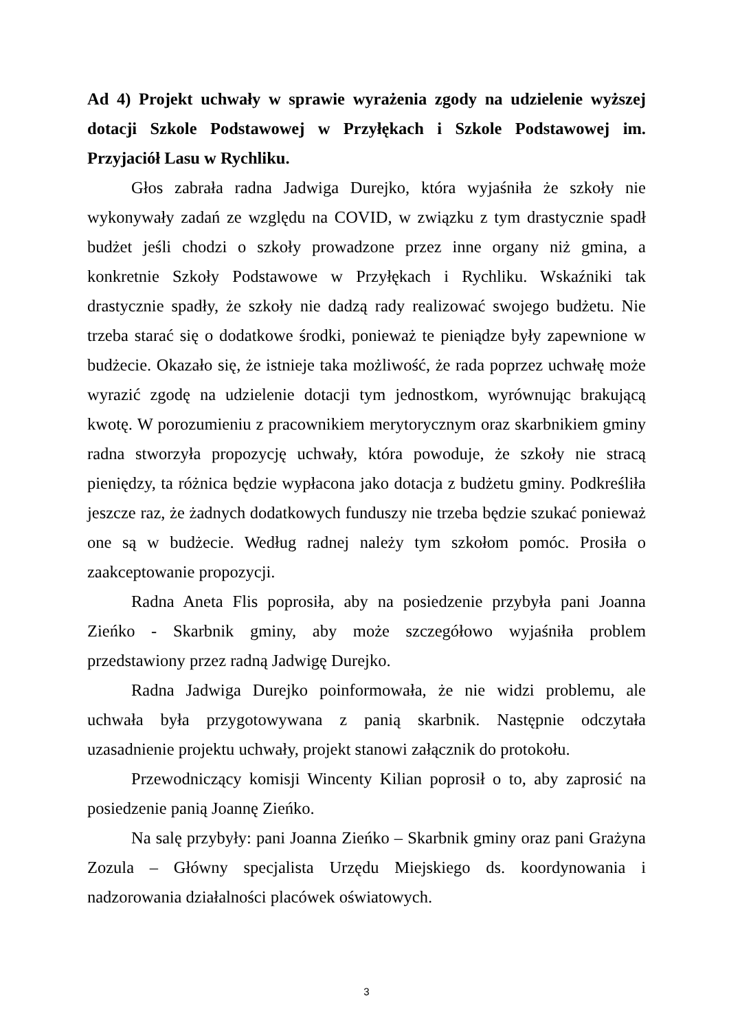Ad 4) Projekt uchwały w sprawie wyrażenia zgody na udzielenie wyższej dotacji Szkole Podstawowej w Przyłękach i Szkole Podstawowej im. Przyjaciół Lasu w Rychliku.
Głos zabrała radna Jadwiga Durejko, która wyjaśniła że szkoły nie wykonywały zadań ze względu na COVID, w związku z tym drastycznie spadł budżet jeśli chodzi o szkoły prowadzone przez inne organy niż gmina, a konkretnie Szkoły Podstawowe w Przyłękach i Rychliku. Wskaźniki tak drastycznie spadły, że szkoły nie dadzą rady realizować swojego budżetu. Nie trzeba starać się o dodatkowe środki, ponieważ te pieniądze były zapewnione w budżecie. Okazało się, że istnieje taka możliwość, że rada poprzez uchwałę może wyrazić zgodę na udzielenie dotacji tym jednostkom, wyrównując brakującą kwotę. W porozumieniu z pracownikiem merytorycznym oraz skarbnikiem gminy radna stworzyła propozycję uchwały, która powoduje, że szkoły nie stracą pieniędzy, ta różnica będzie wypłacona jako dotacja z budżetu gminy. Podkreśliła jeszcze raz, że żadnych dodatkowych funduszy nie trzeba będzie szukać ponieważ one są w budżecie. Według radnej należy tym szkołom pomóc. Prosiła o zaakceptowanie propozycji.
Radna Aneta Flis poprosiła, aby na posiedzenie przybyła pani Joanna Zieńko - Skarbnik gminy, aby może szczegółowo wyjaśniła problem przedstawiony przez radną Jadwigę Durejko.
Radna Jadwiga Durejko poinformowała, że nie widzi problemu, ale uchwała była przygotowywana z panią skarbnik. Następnie odczytała uzasadnienie projektu uchwały, projekt stanowi załącznik do protokołu.
Przewodniczący komisji Wincenty Kilian poprosił o to, aby zaprosić na posiedzenie panią Joannę Zieńko.
Na salę przybyły: pani Joanna Zieńko – Skarbnik gminy oraz pani Grażyna Zozula – Główny specjalista Urzędu Miejskiego ds. koordynowania i nadzorowania działalności placówek oświatowych.
3